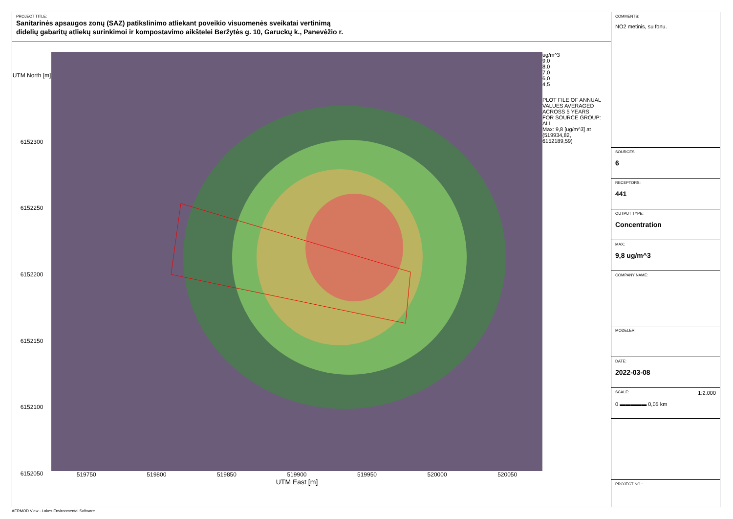PROJECT TITLE:
Sanitarinės apsaugos zonų (SAZ) patikslinimo atliekant poveikio visuomenės sveikatai vertinimą
didelių gabaritų atliekų surinkimoi ir kompostavimo aikštelei Beržytės g. 10, Garuckų k., Panevėžio r.
UTM North [m]
6152300
6152250
6152200
6152150
6152100
6152050
519750 519800 519850 519900 519950 520000 520050
UTM East [m]
ug/m^3
9,0
8,0
7,0
6,0
4,5
PLOT FILE OF ANNUAL VALUES AVERAGED ACROSS 5 YEARS FOR SOURCE GROUP: ALL
Max: 9,8 [ug/m^3] at (519934,82, 6152189,59)
COMMENTS:
NO2 metinis, su fonu.
SOURCES:
6
RECEPTORS:
441
OUTPUT TYPE:
Concentration
MAX:
9,8 ug/m^3
COMPANY NAME:
MODELER:
DATE:
2022-03-08
SCALE: 1:2.000
0 ▬▬▬▬▬ 0,05 km
PROJECT NO.:
AERMOD View - Lakes Environmental Software